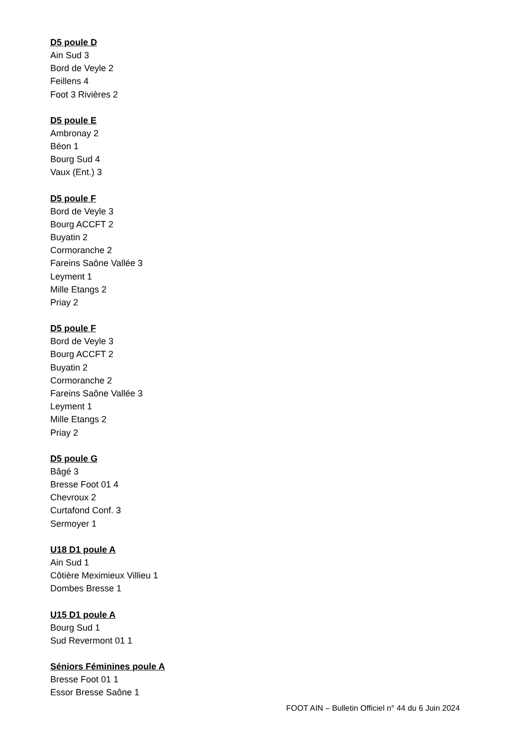D5 poule D
Ain Sud 3
Bord de Veyle 2
Feillens 4
Foot 3 Rivières 2
D5 poule E
Ambronay 2
Béon 1
Bourg Sud 4
Vaux (Ent.) 3
D5 poule F
Bord de Veyle 3
Bourg ACCFT 2
Buyatin 2
Cormoranche 2
Fareins Saône Vallée 3
Leyment 1
Mille Etangs 2
Priay 2
D5 poule F
Bord de Veyle 3
Bourg ACCFT 2
Buyatin 2
Cormoranche 2
Fareins Saône Vallée 3
Leyment 1
Mille Etangs 2
Priay 2
D5 poule G
Bâgé 3
Bresse Foot 01 4
Chevroux 2
Curtafond Conf. 3
Sermoyer 1
U18 D1 poule A
Ain Sud 1
Côtière Meximieux Villieu 1
Dombes Bresse 1
U15 D1 poule A
Bourg Sud 1
Sud Revermont 01 1
Séniors Féminines poule A
Bresse Foot 01 1
Essor Bresse Saône 1
FOOT AIN – Bulletin Officiel n° 44 du 6 Juin 2024